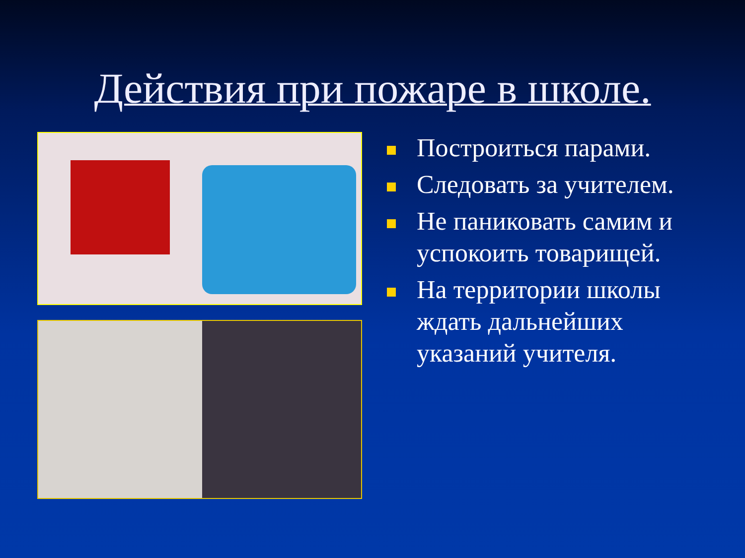Действия при пожаре в школе.
Построиться парами.
Следовать за учителем.
Не паниковать самим и успокоить товарищей.
На территории школы ждать дальнейших указаний учителя.